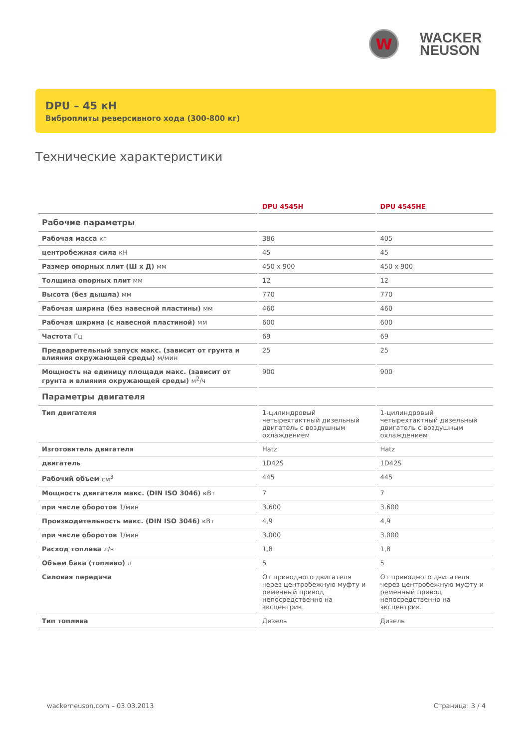W
WACKER
NEUSON
DPU – 45 кН
Виброплиты реверсивного хода (300-800 кг)
Технические характеристики
| | DPU 4545H | DPU 4545HE |
| --- | --- | --- |
| Рабочие параметры | | |
| Рабочая масса кг | 386 | 405 |
| центробежная сила кН | 45 | 45 |
| Размер опорных плит (Ш х Д) мм | 450 x 900 | 450 x 900 |
| Толщина опорных плит мм | 12 | 12 |
| Высота (без дышла) мм | 770 | 770 |
| Рабочая ширина (без навесной пластины) мм | 460 | 460 |
| Рабочая ширина (с навесной пластиной) мм | 600 | 600 |
| Частота Гц | 69 | 69 |
| Предварительный запуск макс. (зависит от грунта и влияния окружающей среды) м/мин | 25 | 25 |
| Мощность на единицу площади макс. (зависит от грунта и влияния окружающей среды) м<sup>2</sup>/ч | 900 | 900 |
| Параметры двигателя | | |
| Тип двигателя | 1-цилиндровый четырехтактный дизельный двигатель с воздушным охлаждением | 1-цилиндровый четырехтактный дизельный двигатель с воздушным охлаждением |
| Изготовитель двигателя | Hatz | Hatz |
| двигатель | 1D42S | 1D42S |
| Рабочий объем см<sup>3</sup> | 445 | 445 |
| Мощность двигателя макс. (DIN ISO 3046) кВт | 7 | 7 |
| при числе оборотов 1/мин | 3.600 | 3.600 |
| Производительность макс. (DIN ISO 3046) кВт | 4,9 | 4,9 |
| при числе оборотов 1/мин | 3.000 | 3.000 |
| Расход топлива л/ч | 1,8 | 1,8 |
| Объем бака (топливо) л | 5 | 5 |
| Силовая передача | От приводного двигателя через центробежную муфту и ременный привод непосредственно на эксцентрик. | От приводного двигателя через центробежную муфту и ременный привод непосредственно на эксцентрик. |
| Тип топлива | Дизель | Дизель |
wackerneuson.com – 03.03.2013 Страница: 3 / 4